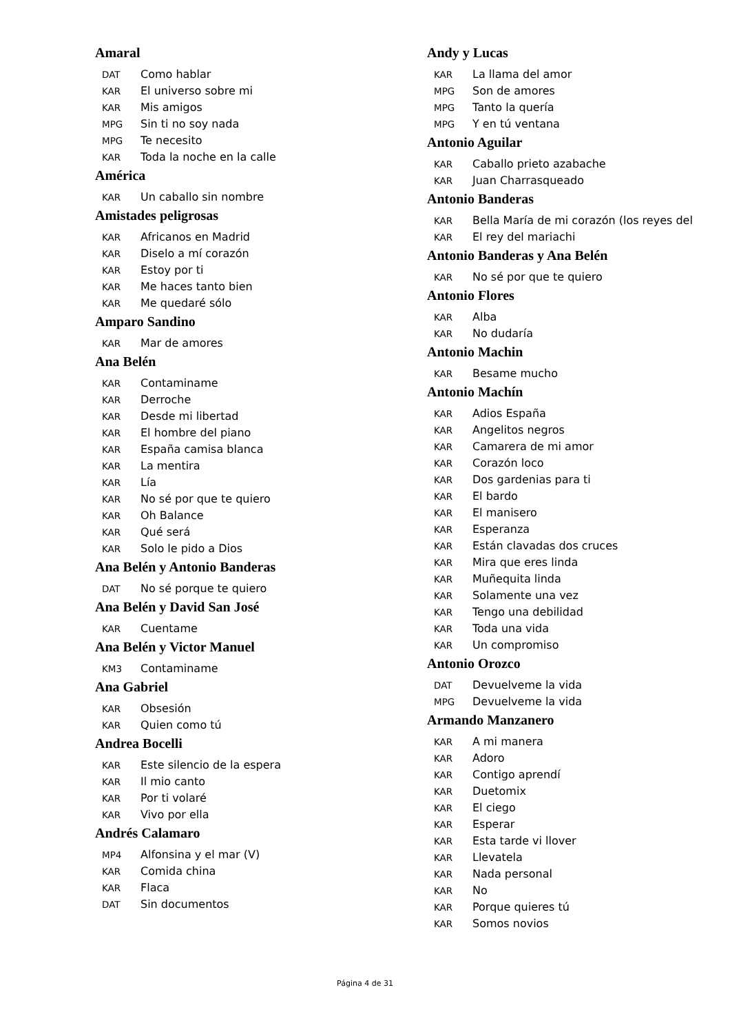Amaral
DAT Como hablar
KAR El universo sobre mi
KAR Mis amigos
MPG Sin ti no soy nada
MPG Te necesito
KAR Toda la noche en la calle
América
KAR Un caballo sin nombre
Amistades peligrosas
KAR Africanos en Madrid
KAR Diselo a mí corazón
KAR Estoy por ti
KAR Me haces tanto bien
KAR Me quedaré sólo
Amparo Sandino
KAR Mar de amores
Ana Belén
KAR Contaminame
KAR Derroche
KAR Desde mi libertad
KAR El hombre del piano
KAR España camisa blanca
KAR La mentira
KAR Lía
KAR No sé por que te quiero
KAR Oh Balance
KAR Qué será
KAR Solo le pido a Dios
Ana Belén y Antonio Banderas
DAT No sé porque te quiero
Ana Belén y David San José
KAR Cuentame
Ana Belén y Victor Manuel
KM3 Contaminame
Ana Gabriel
KAR Obsesión
KAR Quien como tú
Andrea Bocelli
KAR Este silencio de la espera
KAR Il mio canto
KAR Por ti volaré
KAR Vivo por ella
Andrés Calamaro
MP4 Alfonsina y el mar (V)
KAR Comida china
KAR Flaca
DAT Sin documentos
Andy y Lucas
KAR La llama del amor
MPG Son de amores
MPG Tanto la quería
MPG Y en tú ventana
Antonio Aguilar
KAR Caballo prieto azabache
KAR Juan Charrasqueado
Antonio Banderas
KAR Bella María de mi corazón (los reyes del
KAR El rey del mariachi
Antonio Banderas y Ana Belén
KAR No sé por que te quiero
Antonio Flores
KAR Alba
KAR No dudaría
Antonio Machin
KAR Besame mucho
Antonio Machín
KAR Adios España
KAR Angelitos negros
KAR Camarera de mi amor
KAR Corazón loco
KAR Dos gardenias para ti
KAR El bardo
KAR El manisero
KAR Esperanza
KAR Están clavadas dos cruces
KAR Mira que eres linda
KAR Muñequita linda
KAR Solamente una vez
KAR Tengo una debilidad
KAR Toda una vida
KAR Un compromiso
Antonio Orozco
DAT Devuelveme la vida
MPG Devuelveme la vida
Armando Manzanero
KAR A mi manera
KAR Adoro
KAR Contigo aprendí
KAR Duetomix
KAR El ciego
KAR Esperar
KAR Esta tarde vi llover
KAR Llevatela
KAR Nada personal
KAR No
KAR Porque quieres tú
KAR Somos novios
Página 4 de 31